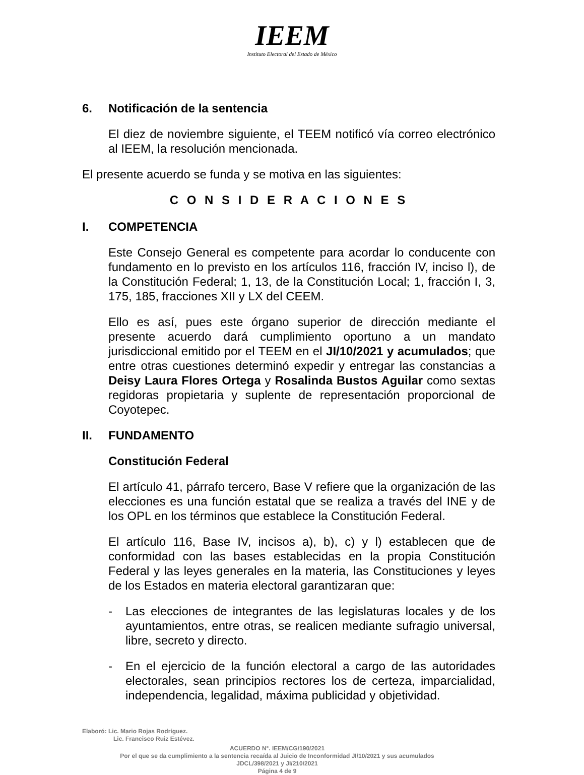IEEM
Instituto Electoral del Estado de México
6. Notificación de la sentencia
El diez de noviembre siguiente, el TEEM notificó vía correo electrónico al IEEM, la resolución mencionada.
El presente acuerdo se funda y se motiva en las siguientes:
C O N S I D E R A C I O N E S
I. COMPETENCIA
Este Consejo General es competente para acordar lo conducente con fundamento en lo previsto en los artículos 116, fracción IV, inciso l), de la Constitución Federal; 1, 13, de la Constitución Local; 1, fracción I, 3, 175, 185, fracciones XII y LX del CEEM.
Ello es así, pues este órgano superior de dirección mediante el presente acuerdo dará cumplimiento oportuno a un mandato jurisdiccional emitido por el TEEM en el JI/10/2021 y acumulados; que entre otras cuestiones determinó expedir y entregar las constancias a Deisy Laura Flores Ortega y Rosalinda Bustos Aguilar como sextas regidoras propietaria y suplente de representación proporcional de Coyotepec.
II. FUNDAMENTO
Constitución Federal
El artículo 41, párrafo tercero, Base V refiere que la organización de las elecciones es una función estatal que se realiza a través del INE y de los OPL en los términos que establece la Constitución Federal.
El artículo 116, Base IV, incisos a), b), c) y l) establecen que de conformidad con las bases establecidas en la propia Constitución Federal y las leyes generales en la materia, las Constituciones y leyes de los Estados en materia electoral garantizaran que:
- Las elecciones de integrantes de las legislaturas locales y de los ayuntamientos, entre otras, se realicen mediante sufragio universal, libre, secreto y directo.
- En el ejercicio de la función electoral a cargo de las autoridades electorales, sean principios rectores los de certeza, imparcialidad, independencia, legalidad, máxima publicidad y objetividad.
Elaboró: Lic. Mario Rojas Rodríguez.
Lic. Francisco Ruiz Estévez.
ACUERDO N°. IEEM/CG/190/2021
Por el que se da cumplimiento a la sentencia recaída al Juicio de Inconformidad JI/10/2021 y sus acumulados JDCL/398/2021 y JI/210/2021
Página 4 de 9